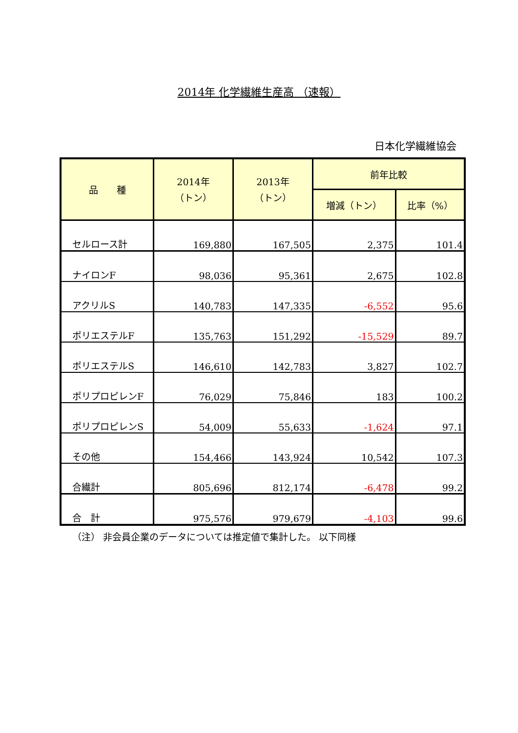2014年 化学繊維生産高 （速報）
日本化学繊維協会
| 品 種 | 2014年 （トン） | 2013年 （トン） | 前年比較 | |
| --- | --- | --- | --- | --- |
| | | | 増減（トン） | 比率（%） |
| セルロース計 | 169,880 | 167,505 | 2,375 | 101.4 |
| ナイロンF | 98,036 | 95,361 | 2,675 | 102.8 |
| アクリルS | 140,783 | 147,335 | -6,552 | 95.6 |
| ポリエステルF | 135,763 | 151,292 | -15,529 | 89.7 |
| ポリエステルS | 146,610 | 142,783 | 3,827 | 102.7 |
| ポリプロピレンF | 76,029 | 75,846 | 183 | 100.2 |
| ポリプロピレンS | 54,009 | 55,633 | -1,624 | 97.1 |
| その他 | 154,466 | 143,924 | 10,542 | 107.3 |
| 合繊計 | 805,696 | 812,174 | -6,478 | 99.2 |
| 合 計 | 975,576 | 979,679 | -4,103 | 99.6 |
（注） 非会員企業のデータについては推定値で集計した。 以下同様